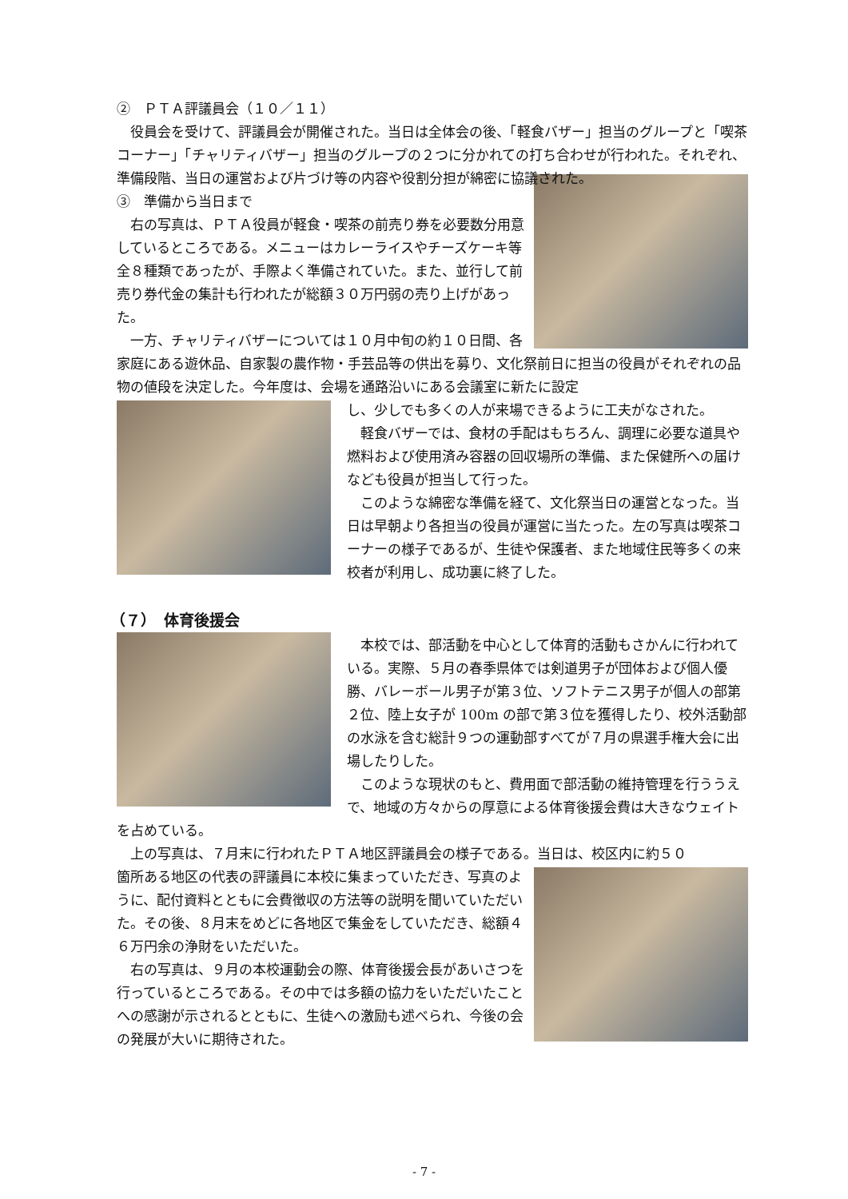②　ＰＴＡ評議員会（１０／１１）
役員会を受けて、評議員会が開催された。当日は全体会の後、「軽食バザー」担当のグループと「喫茶コーナー」「チャリティバザー」担当のグループの２つに分かれての打ち合わせが行われた。それぞれ、準備段階、当日の運営および片づけ等の内容や役割分担が綿密に協議された。
③　準備から当日まで
右の写真は、ＰＴＡ役員が軽食・喫茶の前売り券を必要数分用意しているところである。メニューはカレーライスやチーズケーキ等全８種類であったが、手際よく準備されていた。また、並行して前売り券代金の集計も行われたが総額３０万円弱の売り上げがあった。
一方、チャリティバザーについては１０月中旬の約１０日間、各家庭にある遊休品、自家製の農作物・手芸品等の供出を募り、文化祭前日に担当の役員がそれぞれの品物の値段を決定した。今年度は、会場を通路沿いにある会議室に新たに設定
し、少しでも多くの人が来場できるように工夫がなされた。
軽食バザーでは、食材の手配はもちろん、調理に必要な道具や燃料および使用済み容器の回収場所の準備、また保健所への届けなども役員が担当して行った。
このような綿密な準備を経て、文化祭当日の運営となった。当日は早朝より各担当の役員が運営に当たった。左の写真は喫茶コーナーの様子であるが、生徒や保護者、また地域住民等多くの来校者が利用し、成功裏に終了した。
（７）　体育後援会
本校では、部活動を中心として体育的活動もさかんに行われている。実際、５月の春季県体では剣道男子が団体および個人優勝、バレーボール男子が第３位、ソフトテニス男子が個人の部第２位、陸上女子が 100m の部で第３位を獲得したり、校外活動部の水泳を含む総計９つの運動部すべてが７月の県選手権大会に出場したりした。
このような現状のもと、費用面で部活動の維持管理を行ううえで、地域の方々からの厚意による体育後援会費は大きなウェイトを占めている。
上の写真は、７月末に行われたＰＴＡ地区評議員会の様子である。当日は、校区内に約５０
箇所ある地区の代表の評議員に本校に集まっていただき、写真のように、配付資料とともに会費徴収の方法等の説明を聞いていただいた。その後、８月末をめどに各地区で集金をしていただき、総額４６万円余の浄財をいただいた。
右の写真は、９月の本校運動会の際、体育後援会長があいさつを行っているところである。その中では多額の協力をいただいたことへの感謝が示されるとともに、生徒への激励も述べられ、今後の会の発展が大いに期待された。
- 7 -